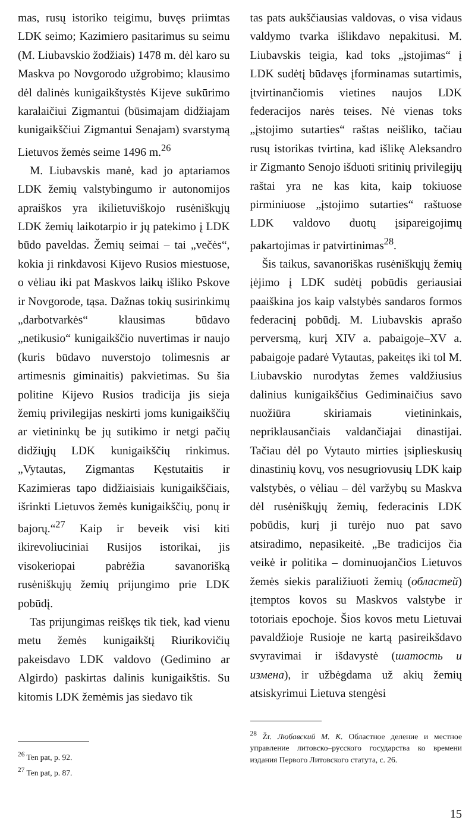mas, rusų istoriko teigimu, buvęs priimtas LDK seimo; Kazimiero pasitarimus su seimu (M. Liubavskio žodžiais) 1478 m. dėl karo su Maskva po Novgorodo užgrobimo; klausimo dėl dalinės kunigaikštystės Kijeve sukūrimo karalaičiui Zigmantui (būsimajam didžiajam kunigaikščiui Zigmantui Senajam) svarstymą Lietuvos žemės seime 1496 m.<sup>26</sup>
M. Liubavskis manė, kad jo aptariamos LDK žemių valstybingumo ir autonomijos apraiškos yra ikilietuviškojo rusėniškųjų LDK žemių laikotarpio ir jų patekimo į LDK būdo paveldas. Žemių seimai – tai „večės“, kokia ji rinkdavosi Kijevo Rusios miestuose, o vėliau iki pat Maskvos laikų išliko Pskove ir Novgorode, tąsa. Dažnas tokių susirinkimų „darbotvarkės“ klausimas būdavo „netikusio“ kunigaikščio nuvertimas ir naujo (kuris būdavo nuverstojo tolimesnis ar artimesnis giminaitis) pakvietimas. Su šia politine Kijevo Rusios tradicija jis sieja žemių privilegijas neskirti joms kunigaikščių ar vietininkų be jų sutikimo ir netgi pačių didžiųjų LDK kunigaikščių rinkimus. „Vytautas, Zigmantas Kęstutaitis ir Kazimieras tapo didžiaisiais kunigaikščiais, išrinkti Lietuvos žemės kunigaikščių, ponų ir bajorų.“<sup>27</sup> Kaip ir beveik visi kiti ikirevoliuciniai Rusijos istorikai, jis visokeriopai pabrėžia savanorišką rusėniškųjų žemių prijungimo prie LDK pobūdį.
Tas prijungimas reiškęs tik tiek, kad vienu metu žemės kunigaikštį Riurikovičių pakeisdavo LDK valdovo (Gedimino ar Algirdo) paskirtas dalinis kunigaikštis. Su kitomis LDK žemėmis jas siedavo tik
<sup>26</sup> Ten pat, p. 92.
<sup>27</sup> Ten pat, p. 87.
tas pats aukščiausias valdovas, o visa vidaus valdymo tvarka išlikdavo nepakitusi. M. Liubavskis teigia, kad toks „įstojimas“ į LDK sudėtį būdavęs įforminamas sutartimis, įtvirtinančiomis vietines naujos LDK federacijos narės teises. Nė vienas toks „įstojimo sutarties“ raštas neišliko, tačiau rusų istorikas tvirtina, kad išlikę Aleksandro ir Zigmanto Senojo išduoti sritinių privilegijų raštai yra ne kas kita, kaip tokiuose pirminiuose „įstojimo sutarties“ raštuose LDK valdovo duotų įsipareigojimų pakartojimas ir patvirtinimas<sup>28</sup>.
Šis taikus, savanoriškas rusėniškųjų žemių įėjimo į LDK sudėtį pobūdis geriausiai paaiškina jos kaip valstybės sandaros formos federacinį pobūdį. M. Liubavskis aprašo perversmą, kurį XIV a. pabaigoje–XV a. pabaigoje padarė Vytautas, pakeitęs iki tol M. Liubavskio nurodytas žemes valdžiusius dalinius kunigaikščius Gediminaičius savo nuožiūra skiriamais vietininkais, nepriklausančiais valdančiajai dinastijai. Tačiau dėl po Vytauto mirties įsiplieskusių dinastinių kovų, vos nesugriovusių LDK kaip valstybės, o vėliau – dėl varžybų su Maskva dėl rusėniškųjų žemių, federacinis LDK pobūdis, kurį ji turėjo nuo pat savo atsiradimo, nepasikeitė. „Be tradicijos čia veikė ir politika – dominuojančios Lietuvos žemės siekis paraližiuoti žemių (областей) įtemptos kovos su Maskvos valstybe ir totoriais epochoje. Šios kovos metu Lietuvai pavaldžioje Rusioje ne kartą pasireikšdavo svyravimai ir išdavystė (шатость и измена), ir užbėgdama už akių žemių atsiskyrimui Lietuva stengėsi
<sup>28</sup> Žr. Любавский М. К. Областное деление и местное управление литовско–русского государства ко времени издания Первого Литовского статута, с. 26.
15